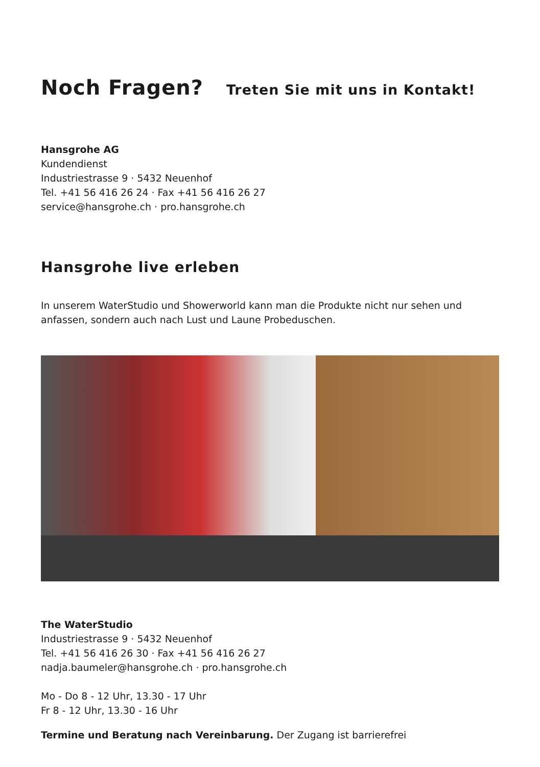Noch Fragen? Treten Sie mit uns in Kontakt!
Hansgrohe AG
Kundendienst
Industriestrasse 9 · 5432 Neuenhof
Tel. +41 56 416 26 24 · Fax +41 56 416 26 27
service@hansgrohe.ch · pro.hansgrohe.ch
Hansgrohe live erleben
In unserem WaterStudio und Showerworld kann man die Produkte nicht nur sehen und anfassen, sondern auch nach Lust und Laune Probeduschen.
The WaterStudio
Industriestrasse 9 · 5432 Neuenhof
Tel. +41 56 416 26 30 · Fax +41 56 416 26 27
nadja.baumeler@hansgrohe.ch · pro.hansgrohe.ch
Mo - Do 8 - 12 Uhr, 13.30 - 17 Uhr
Fr 8 - 12 Uhr, 13.30 - 16 Uhr
Termine und Beratung nach Vereinbarung. Der Zugang ist barrierefrei